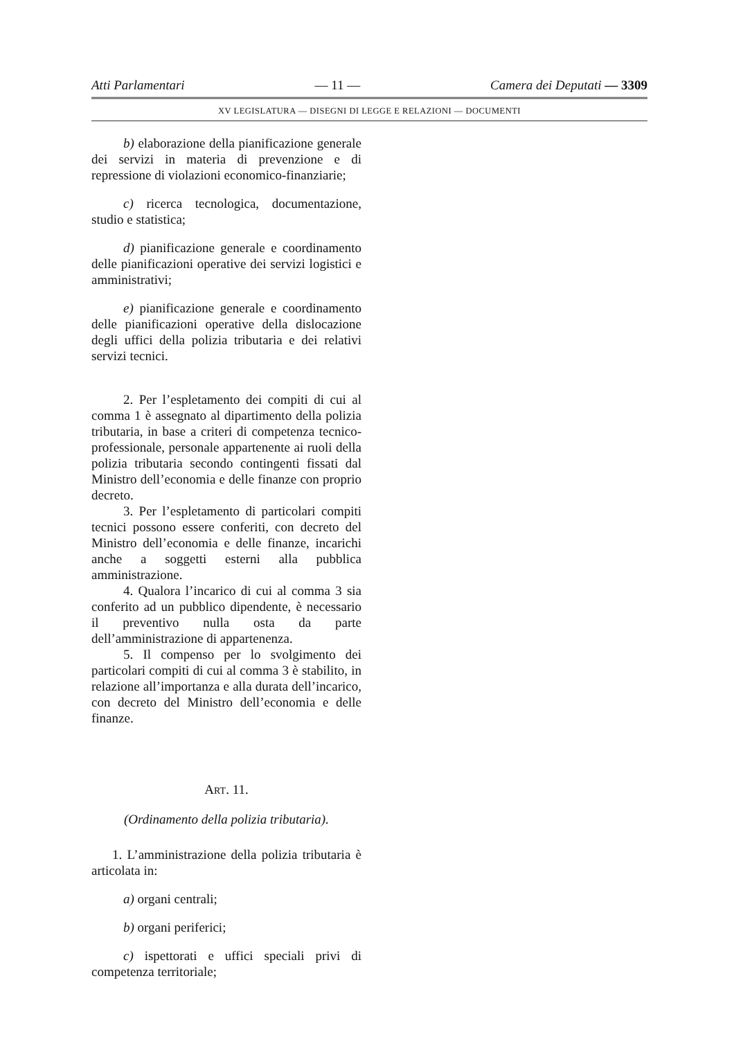Atti Parlamentari — 11 — Camera dei Deputati — 3309
XV LEGISLATURA — DISEGNI DI LEGGE E RELAZIONI — DOCUMENTI
b) elaborazione della pianificazione generale dei servizi in materia di prevenzione e di repressione di violazioni economico-finanziarie;
c) ricerca tecnologica, documentazione, studio e statistica;
d) pianificazione generale e coordinamento delle pianificazioni operative dei servizi logistici e amministrativi;
e) pianificazione generale e coordinamento delle pianificazioni operative della dislocazione degli uffici della polizia tributaria e dei relativi servizi tecnici.
2. Per l’espletamento dei compiti di cui al comma 1 è assegnato al dipartimento della polizia tributaria, in base a criteri di competenza tecnico-professionale, personale appartenente ai ruoli della polizia tributaria secondo contingenti fissati dal Ministro dell’economia e delle finanze con proprio decreto.
3. Per l’espletamento di particolari compiti tecnici possono essere conferiti, con decreto del Ministro dell’economia e delle finanze, incarichi anche a soggetti esterni alla pubblica amministrazione.
4. Qualora l’incarico di cui al comma 3 sia conferito ad un pubblico dipendente, è necessario il preventivo nulla osta da parte dell’amministrazione di appartenenza.
5. Il compenso per lo svolgimento dei particolari compiti di cui al comma 3 è stabilito, in relazione all’importanza e alla durata dell’incarico, con decreto del Ministro dell’economia e delle finanze.
ART. 11.
(Ordinamento della polizia tributaria).
1. L’amministrazione della polizia tributaria è articolata in:
a) organi centrali;
b) organi periferici;
c) ispettorati e uffici speciali privi di competenza territoriale;